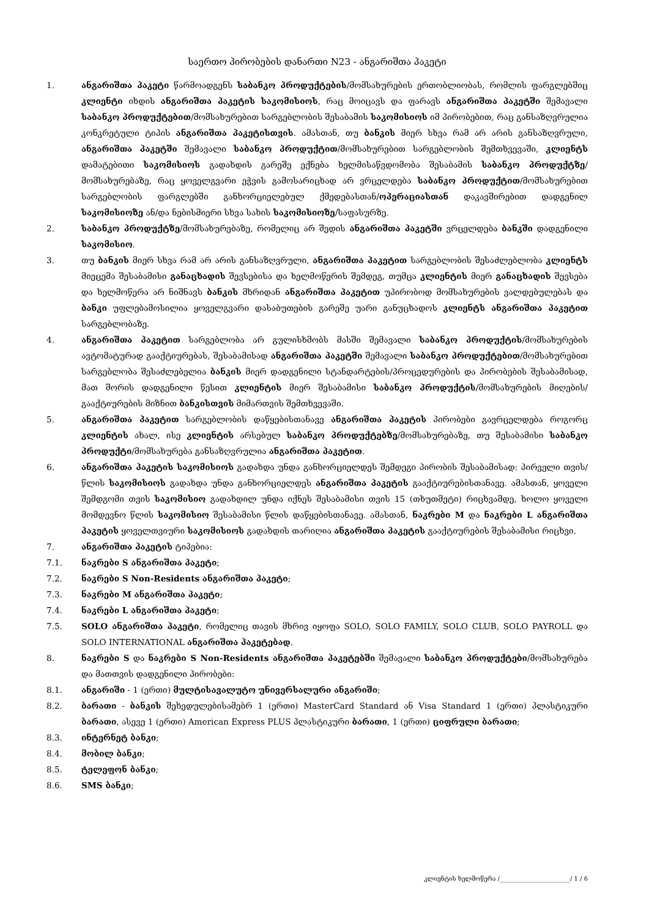საერთო პირობების დანართი N23 - ანგარიშთა პაკეტი
1. ანგარიშთა პაკეტი წარმოადგენს საბანკო პროდუქტების/მომსახურების ერთობლიობას, რომლის ფარგლებშიც კლიენტი იხდის ანგარიშთა პაკეტის საკომისიოს, რაც მოიცავს და ფარავს ანგარიშთა პაკეტში შემავალი საბანკო პროდუქტებით/მომსახურებით სარგებლობის შესაბამის საკომისიოს იმ პირობებით, რაც განსაზღვრულია კონკრეტული ტიპის ანგარიშთა პაკეტისთვის. ამასთან, თუ ბანკის მიერ სხვა რამ არ არის განსაზღვრული, ანგარიშთა პაკეტში შემავალი საბანკო პროდუქტით/მომსახურებით სარგებლობის შემთხვევაში, კლიენტს დამატებითი საკომისიოს გადახდის გარეშე ექნება ხელმისაწვდომობა შესაბამის საბანკო პროდუქტზე/მომსახურებაზე, რაც ყოველგვარი ეჭვის გამოსარიცხად არ ვრცელდება საბანკო პროდუქტით/მომსახურებით სარგებლობის ფარგლებში განხორციელებულ ქმედებასთან/ოპერაციასთან დაკავშირებით დადგენილ საკომისიოზე ან/და ნებისმიერი სხვა სახის საკომისიოზე/საფასურზე.
2. საბანკო პროდუქტზე/მომსახურებაზე, რომელიც არ შედის ანგარიშთა პაკეტში ვრცელდება ბანკში დადგენილი საკომისიო.
3. თუ ბანკის მიერ სხვა რამ არ არის განსაზღვრული, ანგარიშთა პაკეტით სარგებლობის შესაძლებლობა კლიენტს მიეცემა შესაბამისი განაცხადის შევსებისა და ხელმოწერის შემდეგ, თუმცა კლიენტის მიერ განაცხადის შევსება და ხელმოწერა არ ნიშნავს ბანკის მხრიდან ანგარიშთა პაკეტით უპირობოდ მომსახურების ვალდებულებას და ბანკი უფლებამოსილია ყოველგვარი დასაბუთების გარეშე უარი განუცხადოს კლიენტს ანგარიშთა პაკეტით სარგებლობაზე.
4. ანგარიშთა პაკეტით სარგებლობა არ გულისხმობს მასში შემავალი საბანკო პროდუქტის/მომსახურების ავტომატურად გააქტიურებას, შესაბამისად ანგარიშთა პაკეტში შემავალი საბანკო პროდუქტებით/მომსახურებით სარგებლობა შესაძლებელია ბანკის მიერ დადგენილი სტანდარტების/პროცედურების და პირობების შესაბამისად, მათ შორის დადგენილი წესით კლიენტის მიერ შესაბამისი საბანკო პროდუქტის/მომსახურების მიღების/გააქტიურების მიზნით ბანკისთვის მიმართვის შემთხვევაში.
5. ანგარიშთა პაკეტით სარგებლობის დაწყებისთანავე ანგარიშთა პაკეტის პირობები გავრცელდება როგორც კლიენტის ახალ, ისე კლიენტის არსებულ საბანკო პროდუქტებზე/მომსახურებაზე, თუ შესაბამისი საბანკო პროდუქტი/მომსახურება განსაზღვრულია ანგარიშთა პაკეტით.
6. ანგარიშთა პაკეტის საკომისიოს გადახდა უნდა განხორციელდეს შემდეგი პირობის შესაბამისად: პირველი თვის/წლის საკომისიოს გადახდა უნდა განხორციელდეს ანგარიშთა პაკეტის გააქტიურებისთანავე. ამასთან, ყოველი შემდგომი თვის საკომისიო გადახდილ უნდა იქნეს შესაბამისი თვის 15 (თხუთმეტი) რიცხვამდე, ხოლო ყოველი მომდევნო წლის საკომისიო შესაბამისი წლის დაწყებისთანავე. ამასთან, ნაკრები M და ნაკრები L ანგარიშთა პაკეტის ყოველთვიური საკომისიოს გადახდის თარიღია ანგარიშთა პაკეტის გააქტიურების შესაბამისი რიცხვი.
7. ანგარიშთა პაკეტის ტიპებია:
7.1. ნაკრები S ანგარიშთა პაკეტი;
7.2. ნაკრები S Non-Residents ანგარიშთა პაკეტი;
7.3. ნაკრები M ანგარიშთა პაკეტი;
7.4. ნაკრები L ანგარიშთა პაკეტი;
7.5. SOLO ანგარიშთა პაკეტი, რომელიც თავის მხრივ იყოფა SOLO, SOLO FAMILY, SOLO CLUB, SOLO PAYROLL და SOLO INTERNATIONAL ანგარიშთა პაკეტებად.
8. ნაკრები S და ნაკრები S Non-Residents ანგარიშთა პაკეტებში შემავალი საბანკო პროდუქტები/მომსახურება და მათთვის დადგენილი პირობები:
8.1. ანგარიში - 1 (ერთი) მულტისავალუტო უნივერსალური ანგარიში;
8.2. ბარათი - ბანკის შეხედულებისამებრ 1 (ერთი) MasterCard Standard ან Visa Standard 1 (ერთი) პლასტიკური ბარათი, ასევე 1 (ერთი) American Express PLUS პლასტიკური ბარათი, 1 (ერთი) ციფრული ბარათი;
8.3. ინტერნეტ ბანკი;
8.4. მობილ ბანკი;
8.5. ტელეფონ ბანკი;
8.6. SMS ბანკი;
კლიენტის ხელმოწერა /_______________________/ 1 / 6